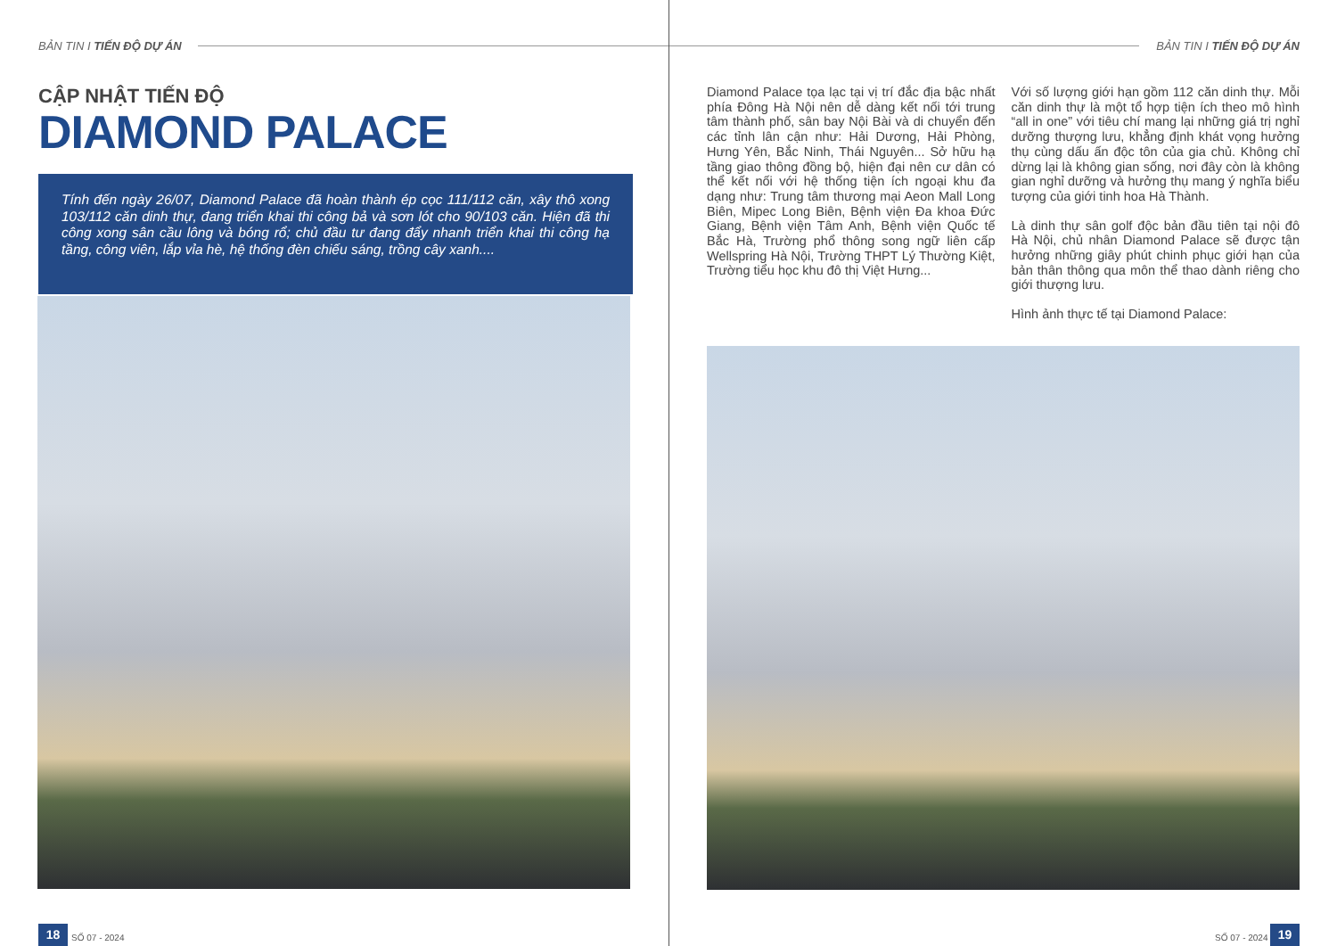BẢN TIN I TIẾN ĐỘ DỰ ÁN
CẬP NHẬT TIẾN ĐỘ
DIAMOND PALACE
Tính đến ngày 26/07, Diamond Palace đã hoàn thành ép cọc 111/112 căn, xây thô xong 103/112 căn dinh thự, đang triển khai thi công bả và sơn lót cho 90/103 căn. Hiện đã thi công xong sân cầu lông và bóng rổ; chủ đầu tư đang đẩy nhanh triển khai thi công hạ tầng, công viên, lắp vỉa hè, hệ thống đèn chiếu sáng, trồng cây xanh....
18 SỐ 07 - 2024
BẢN TIN I TIẾN ĐỘ DỰ ÁN
Diamond Palace tọa lạc tại vị trí đắc địa bậc nhất phía Đông Hà Nội nên dễ dàng kết nối tới trung tâm thành phố, sân bay Nội Bài và di chuyển đến các tỉnh lân cận như: Hải Dương, Hải Phòng, Hưng Yên, Bắc Ninh, Thái Nguyên... Sở hữu hạ tầng giao thông đồng bộ, hiện đại nên cư dân có thể kết nối với hệ thống tiện ích ngoại khu đa dạng như: Trung tâm thương mại Aeon Mall Long Biên, Mipec Long Biên, Bệnh viện Đa khoa Đức Giang, Bệnh viện Tâm Anh, Bệnh viện Quốc tế Bắc Hà, Trường phổ thông song ngữ liên cấp Wellspring Hà Nội, Trường THPT Lý Thường Kiệt, Trường tiểu học khu đô thị Việt Hưng...
Với số lượng giới hạn gồm 112 căn dinh thự. Mỗi căn dinh thự là một tổ hợp tiện ích theo mô hình “all in one” với tiêu chí mang lại những giá trị nghỉ dưỡng thượng lưu, khẳng định khát vọng hưởng thụ cùng dấu ấn độc tôn của gia chủ. Không chỉ dừng lại là không gian sống, nơi đây còn là không gian nghỉ dưỡng và hưởng thụ mang ý nghĩa biểu tượng của giới tinh hoa Hà Thành.
Là dinh thự sân golf độc bản đầu tiên tại nội đô Hà Nội, chủ nhân Diamond Palace sẽ được tận hưởng những giây phút chinh phục giới hạn của bản thân thông qua môn thể thao dành riêng cho giới thượng lưu.
Hình ảnh thực tế tại Diamond Palace:
SỐ 07 - 2024 19